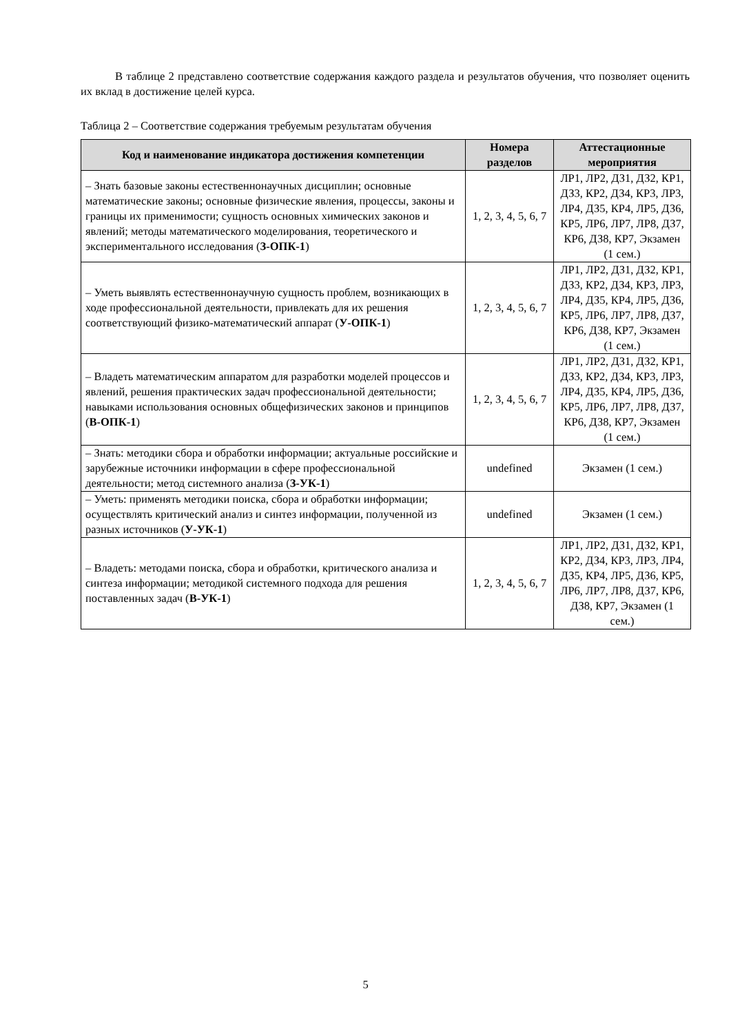В таблице 2 представлено соответствие содержания каждого раздела и результатов обучения, что позволяет оценить их вклад в достижение целей курса.
Таблица 2 – Соответствие содержания требуемым результатам обучения
| Код и наименование индикатора достижения компетенции | Номера разделов | Аттестационные мероприятия |
| --- | --- | --- |
| – Знать базовые законы естественнонаучных дисциплин; основные математические законы; основные физические явления, процессы, законы и границы их применимости; сущность основных химических законов и явлений; методы математического моделирования, теоретического и экспериментального исследования ( З-ОПК-1 ) | 1, 2, 3, 4, 5, 6, 7 | ЛР1, ЛР2, ДЗ1, ДЗ2, КР1, ДЗ3, КР2, ДЗ4, КР3, ЛР3, ЛР4, ДЗ5, КР4, ЛР5, ДЗ6, КР5, ЛР6, ЛР7, ЛР8, ДЗ7, КР6, ДЗ8, КР7, Экзамен (1 сем.) |
| – Уметь выявлять естественнонаучную сущность проблем, возникающих в ходе профессиональной деятельности, привлекать для их решения соответствующий физико-математический аппарат ( У-ОПК-1 ) | 1, 2, 3, 4, 5, 6, 7 | ЛР1, ЛР2, ДЗ1, ДЗ2, КР1, ДЗ3, КР2, ДЗ4, КР3, ЛР3, ЛР4, ДЗ5, КР4, ЛР5, ДЗ6, КР5, ЛР6, ЛР7, ЛР8, ДЗ7, КР6, ДЗ8, КР7, Экзамен (1 сем.) |
| – Владеть математическим аппаратом для разработки моделей процессов и явлений, решения практических задач профессиональной деятельности; навыками использования основных общефизических законов и принципов ( В-ОПК-1 ) | 1, 2, 3, 4, 5, 6, 7 | ЛР1, ЛР2, ДЗ1, ДЗ2, КР1, ДЗ3, КР2, ДЗ4, КР3, ЛР3, ЛР4, ДЗ5, КР4, ЛР5, ДЗ6, КР5, ЛР6, ЛР7, ЛР8, ДЗ7, КР6, ДЗ8, КР7, Экзамен (1 сем.) |
| – Знать: методики сбора и обработки информации; актуальные российские и зарубежные источники информации в сфере профессиональной деятельности; метод системного анализа ( З-УК-1 ) | undefined | Экзамен (1 сем.) |
| – Уметь: применять методики поиска, сбора и обработки информации; осуществлять критический анализ и синтез информации, полученной из разных источников ( У-УК-1 ) | undefined | Экзамен (1 сем.) |
| – Владеть: методами поиска, сбора и обработки, критического анализа и синтеза информации; методикой системного подхода для решения поставленных задач ( В-УК-1 ) | 1, 2, 3, 4, 5, 6, 7 | ЛР1, ЛР2, ДЗ1, ДЗ2, КР1, КР2, ДЗ4, КР3, ЛР3, ЛР4, ДЗ5, КР4, ЛР5, ДЗ6, КР5, ЛР6, ЛР7, ЛР8, ДЗ7, КР6, ДЗ8, КР7, Экзамен (1 сем.) |
5